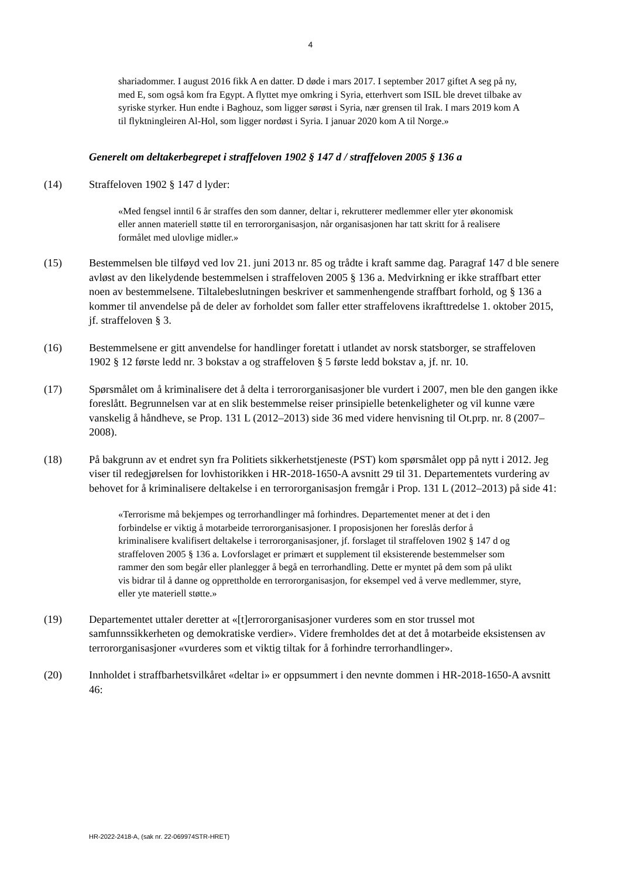4
shariadommer. I august 2016 fikk A en datter. D døde i mars 2017. I september 2017 giftet A seg på ny, med E, som også kom fra Egypt. A flyttet mye omkring i Syria, etterhvert som ISIL ble drevet tilbake av syriske styrker. Hun endte i Baghouz, som ligger sørøst i Syria, nær grensen til Irak. I mars 2019 kom A til flyktningleiren Al-Hol, som ligger nordøst i Syria. I januar 2020 kom A til Norge.»
Generelt om deltakerbegrepet i straffeloven 1902 § 147 d / straffeloven 2005 § 136 a
(14) Straffeloven 1902 § 147 d lyder:
«Med fengsel inntil 6 år straffes den som danner, deltar i, rekrutterer medlemmer eller yter økonomisk eller annen materiell støtte til en terrororganisasjon, når organisasjonen har tatt skritt for å realisere formålet med ulovlige midler.»
(15) Bestemmelsen ble tilføyd ved lov 21. juni 2013 nr. 85 og trådte i kraft samme dag. Paragraf 147 d ble senere avløst av den likelydende bestemmelsen i straffeloven 2005 § 136 a. Medvirkning er ikke straffbart etter noen av bestemmelsene. Tiltalebeslutningen beskriver et sammenhengende straffbart forhold, og § 136 a kommer til anvendelse på de deler av forholdet som faller etter straffelovens ikrafttredelse 1. oktober 2015, jf. straffeloven § 3.
(16) Bestemmelsene er gitt anvendelse for handlinger foretatt i utlandet av norsk statsborger, se straffeloven 1902 § 12 første ledd nr. 3 bokstav a og straffeloven § 5 første ledd bokstav a, jf. nr. 10.
(17) Spørsmålet om å kriminalisere det å delta i terrororganisasjoner ble vurdert i 2007, men ble den gangen ikke foreslått. Begrunnelsen var at en slik bestemmelse reiser prinsipielle betenkeligheter og vil kunne være vanskelig å håndheve, se Prop. 131 L (2012–2013) side 36 med videre henvisning til Ot.prp. nr. 8 (2007–2008).
(18) På bakgrunn av et endret syn fra Politiets sikkerhetstjeneste (PST) kom spørsmålet opp på nytt i 2012. Jeg viser til redegjørelsen for lovhistorikken i HR-2018-1650-A avsnitt 29 til 31. Departementets vurdering av behovet for å kriminalisere deltakelse i en terrororganisasjon fremgår i Prop. 131 L (2012–2013) på side 41:
«Terrorisme må bekjempes og terrorhandlinger må forhindres. Departementet mener at det i den forbindelse er viktig å motarbeide terrororganisasjoner. I proposisjonen her foreslås derfor å kriminalisere kvalifisert deltakelse i terrororganisasjoner, jf. forslaget til straffeloven 1902 § 147 d og straffeloven 2005 § 136 a. Lovforslaget er primært et supplement til eksisterende bestemmelser som rammer den som begår eller planlegger å begå en terrorhandling. Dette er myntet på dem som på ulikt vis bidrar til å danne og opprettholde en terrororganisasjon, for eksempel ved å verve medlemmer, styre, eller yte materiell støtte.»
(19) Departementet uttaler deretter at «[t]errororganisasjoner vurderes som en stor trussel mot samfunnssikkerheten og demokratiske verdier». Videre fremholdes det at det å motarbeide eksistensen av terrororganisasjoner «vurderes som et viktig tiltak for å forhindre terrorhandlinger».
(20) Innholdet i straffbarhetsvilkåret «deltar i» er oppsummert i den nevnte dommen i HR-2018-1650-A avsnitt 46:
HR-2022-2418-A, (sak nr. 22-069974STR-HRET)